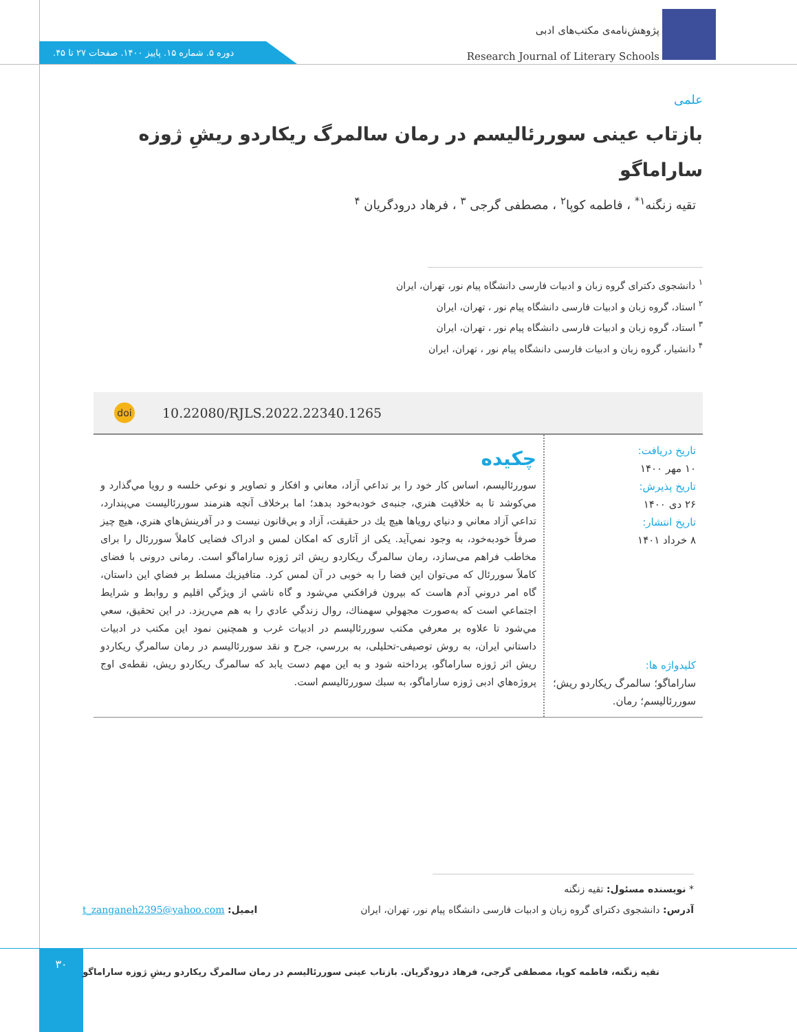پژوهش‌نامه‌ی مکتب‌های ادبی
Research Journal of Literary Schools
دوره ۵. شماره ۱۵. پاییز ۱۴۰۰. صفحات ۲۷ تا ۴۵.
علمی
بازتاب عینی سوررئالیسم در رمان سالمرگ ریکاردو ریشِ ژوزه ساراماگو
تقیه زنگنه<sup>۱*</sup> ، فاطمه کوپا<sup>۲</sup> ، مصطفی گرجی <sup>۳</sup> ، فرهاد درودگریان <sup>۴</sup>
<sup>۱</sup> دانشجوی دکترای گروه زبان و ادبیات فارسی دانشگاه پیام نور، تهران، ایران
<sup>۲</sup> استاد، گروه زبان و ادبیات فارسی دانشگاه پیام نور ، تهران، ایران
<sup>۳</sup> استاد، گروه زبان و ادبیات فارسی دانشگاه پیام نور ، تهران، ایران
<sup>۴</sup> دانشیار، گروه زبان و ادبیات فارسی دانشگاه پیام نور ، تهران، ایران
doi 10.22080/RJLS.2022.22340.1265
تاریخ دریافت:
۱۰ مهر ۱۴۰۰
تاریخ پذیرش:
۲۶ دی ۱۴۰۰
تاریخ انتشار:
۸ خرداد ۱۴۰۱
کلیدواژه ها:
ساراماگو؛ سالمرگ ریکاردو ریش؛ سوررئالیسم؛ رمان.
چکیده
سوررئاليسم، اساس كار خود را بر تداعي آزاد، معاني و افكار و تصاوير و نوعي خلسه و رويا مي‌گذارد و مي‌كوشد تا به خلاقيت هنري، جنبه‌ی خودبه‌خود بدهد؛ اما برخلاف آنچه هنرمند سوررئاليست مي‌پندارد، تداعي آزاد معاني و دنياي روياها هيچ يك در حقيقت، آزاد و بي‌قانون نيست و در آفرينش‌هاي هنري، هيچ چيز صرفاً خودبه‌خود، به وجود نمي‌آيد. یکی از آثاری که امکان لمس و ادراک فضایی کاملاً سوررئال را برای مخاطب فراهم می‌سازد، رمان سالمرگ ریکاردو ریش اثر ژوزه ساراماگو است. رمانی درونی با فضای کاملاً سوررئال که می‌توان این فضا را به خوبی در آن لمس کرد. متافيزيك مسلط بر فضاي اين داستان، گاه امر دروني آدم هاست كه بيرون فرافكني مي‌شود و گاه ناشي از ويژگي اقليم و روابط و شرايط اجتماعي است كه به‌صورت مجهولي سهمناك، روال زندگي عادي را به هم مي‌ريزد. در اين تحقيق، سعي مي‌شود تا علاوه بر معرفي مكتب سوررئاليسم در ادبيات غرب و همچنين نمود اين مكتب در ادبيات داستاني ايران، به روش توصیفی-تحلیلی، به بررسي، جرح و نقد سوررئاليسم در رمان سالمرگِ ریکاردو ریش اثر ژوزه ساراماگو، پرداخته شود و به اين مهم دست يابد كه سالمرگ ریکاردو ریش، نقطه‌ی اوج پروژه‌هاي ادبی ژوزه ساراماگو، به سبك سوررئاليسم است.
* نویسنده مسئول: تقیه زنگنه
آدرس: دانشجوی دکترای گروه زبان و ادبیات فارسی دانشگاه پیام نور، تهران، ایران ایمیل: t_zanganeh2395@yahoo.com
۳۰
تقیه زنگنه، فاطمه کوپا، مصطفی گرجی، فرهاد درودگریان. بازتاب عینی سوررئالیسم در رمان سالمرگ ریکاردو ریشِ ژوزه ساراماگو